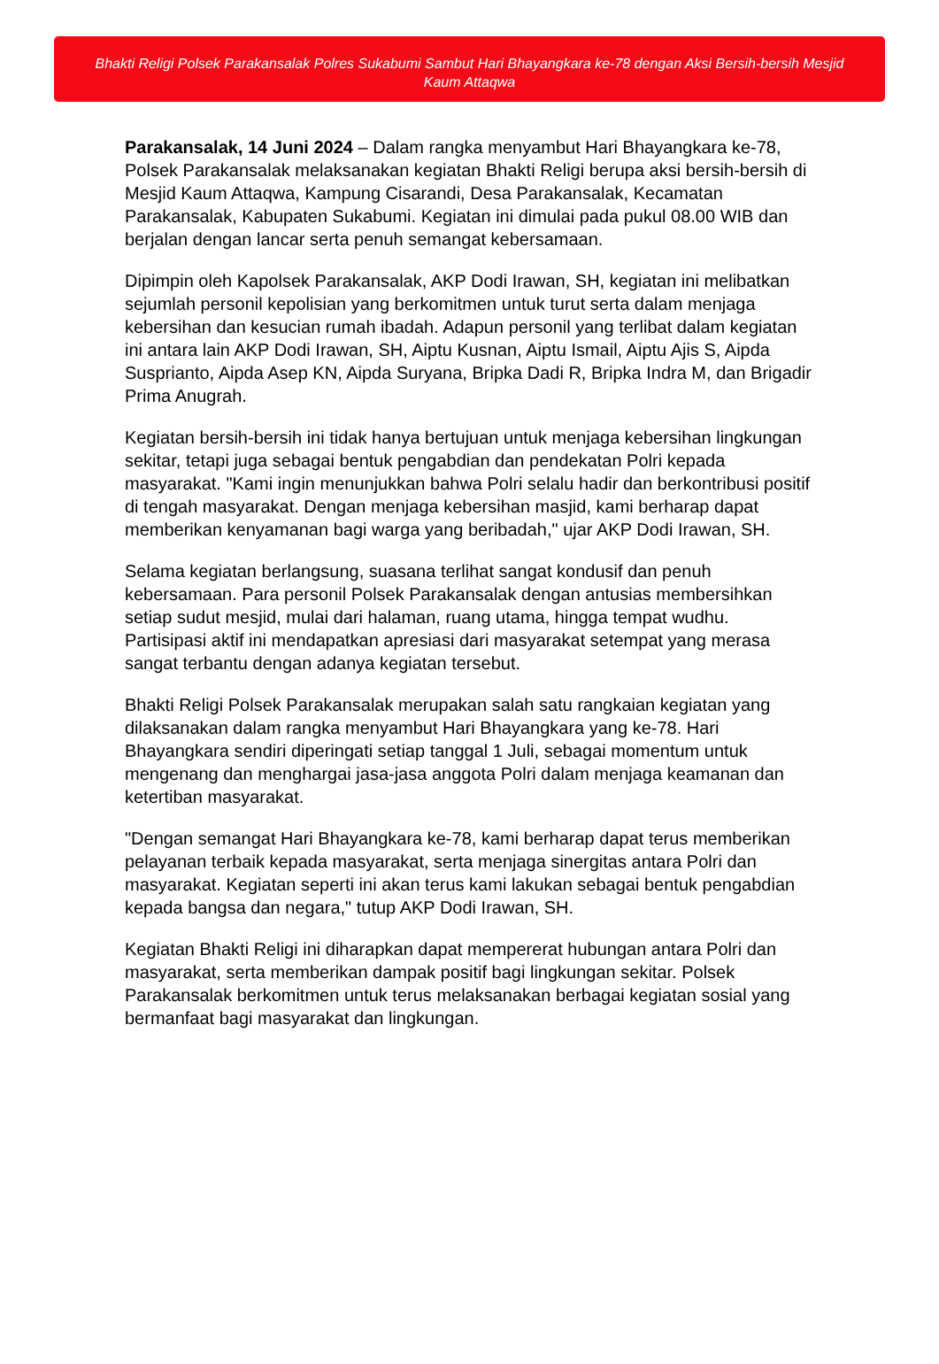Bhakti Religi Polsek Parakansalak Polres Sukabumi Sambut Hari Bhayangkara ke-78 dengan Aksi Bersih-bersih Mesjid Kaum Attaqwa
Parakansalak, 14 Juni 2024 – Dalam rangka menyambut Hari Bhayangkara ke-78, Polsek Parakansalak melaksanakan kegiatan Bhakti Religi berupa aksi bersih-bersih di Mesjid Kaum Attaqwa, Kampung Cisarandi, Desa Parakansalak, Kecamatan Parakansalak, Kabupaten Sukabumi. Kegiatan ini dimulai pada pukul 08.00 WIB dan berjalan dengan lancar serta penuh semangat kebersamaan.
Dipimpin oleh Kapolsek Parakansalak, AKP Dodi Irawan, SH, kegiatan ini melibatkan sejumlah personil kepolisian yang berkomitmen untuk turut serta dalam menjaga kebersihan dan kesucian rumah ibadah. Adapun personil yang terlibat dalam kegiatan ini antara lain AKP Dodi Irawan, SH, Aiptu Kusnan, Aiptu Ismail, Aiptu Ajis S, Aipda Susprianto, Aipda Asep KN, Aipda Suryana, Bripka Dadi R, Bripka Indra M, dan Brigadir Prima Anugrah.
Kegiatan bersih-bersih ini tidak hanya bertujuan untuk menjaga kebersihan lingkungan sekitar, tetapi juga sebagai bentuk pengabdian dan pendekatan Polri kepada masyarakat. "Kami ingin menunjukkan bahwa Polri selalu hadir dan berkontribusi positif di tengah masyarakat. Dengan menjaga kebersihan masjid, kami berharap dapat memberikan kenyamanan bagi warga yang beribadah," ujar AKP Dodi Irawan, SH.
Selama kegiatan berlangsung, suasana terlihat sangat kondusif dan penuh kebersamaan. Para personil Polsek Parakansalak dengan antusias membersihkan setiap sudut mesjid, mulai dari halaman, ruang utama, hingga tempat wudhu. Partisipasi aktif ini mendapatkan apresiasi dari masyarakat setempat yang merasa sangat terbantu dengan adanya kegiatan tersebut.
Bhakti Religi Polsek Parakansalak merupakan salah satu rangkaian kegiatan yang dilaksanakan dalam rangka menyambut Hari Bhayangkara yang ke-78. Hari Bhayangkara sendiri diperingati setiap tanggal 1 Juli, sebagai momentum untuk mengenang dan menghargai jasa-jasa anggota Polri dalam menjaga keamanan dan ketertiban masyarakat.
"Dengan semangat Hari Bhayangkara ke-78, kami berharap dapat terus memberikan pelayanan terbaik kepada masyarakat, serta menjaga sinergitas antara Polri dan masyarakat. Kegiatan seperti ini akan terus kami lakukan sebagai bentuk pengabdian kepada bangsa dan negara," tutup AKP Dodi Irawan, SH.
Kegiatan Bhakti Religi ini diharapkan dapat mempererat hubungan antara Polri dan masyarakat, serta memberikan dampak positif bagi lingkungan sekitar. Polsek Parakansalak berkomitmen untuk terus melaksanakan berbagai kegiatan sosial yang bermanfaat bagi masyarakat dan lingkungan.